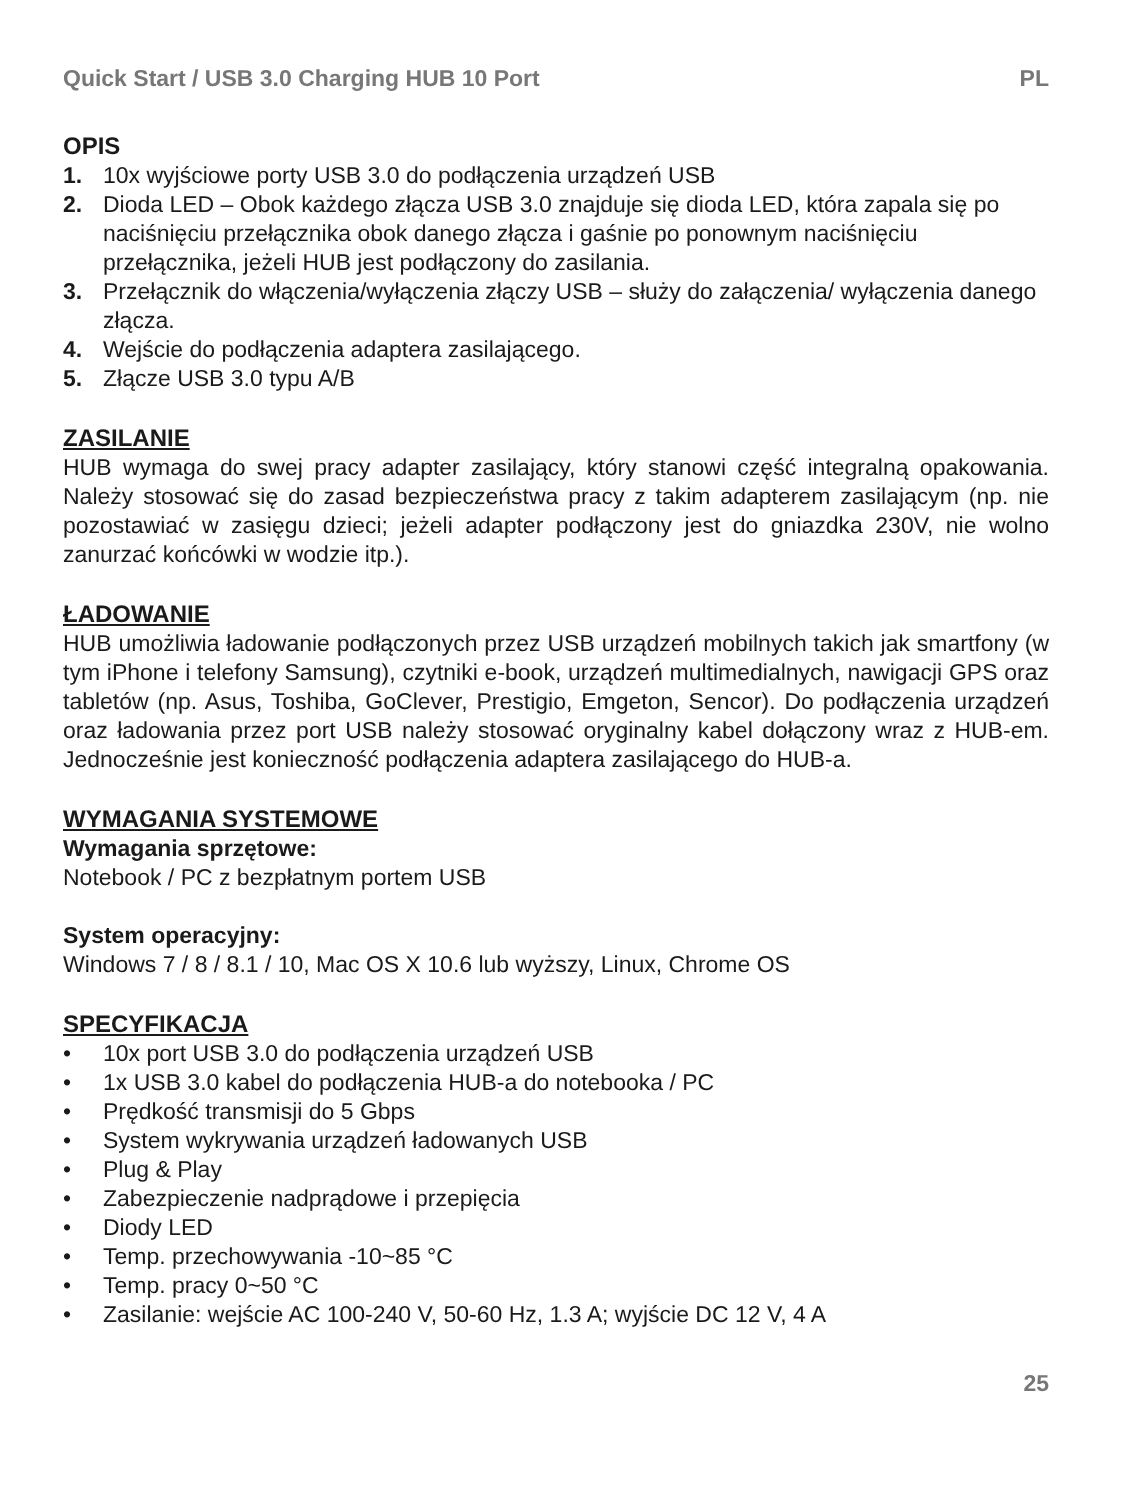Quick Start / USB 3.0 Charging HUB 10 Port PL
OPIS
1. 10x wyjściowe porty USB 3.0 do podłączenia urządzeń USB
2. Dioda LED – Obok każdego złącza USB 3.0 znajduje się dioda LED, która zapala się po naciśnięciu przełącznika obok danego złącza i gaśnie po ponownym naciśnięciu przełącznika, jeżeli HUB jest podłączony do zasilania.
3. Przełącznik do włączenia/wyłączenia złączy USB – służy do załączenia/ wyłączenia danego złącza.
4. Wejście do podłączenia adaptera zasilającego.
5. Złącze USB 3.0 typu A/B
ZASILANIE
HUB wymaga do swej pracy adapter zasilający, który stanowi część integralną opakowania. Należy stosować się do zasad bezpieczeństwa pracy z takim adapterem zasilającym (np. nie pozostawiać w zasięgu dzieci; jeżeli adapter podłączony jest do gniazdka 230V, nie wolno zanurzać końcówki w wodzie itp.).
ŁADOWANIE
HUB umożliwia ładowanie podłączonych przez USB urządzeń mobilnych takich jak smartfony (w tym iPhone i telefony Samsung), czytniki e-book, urządzeń multimedialnych, nawigacji GPS oraz tabletów (np. Asus, Toshiba, GoClever, Prestigio, Emgeton, Sencor). Do podłączenia urządzeń oraz ładowania przez port USB należy stosować oryginalny kabel dołączony wraz z HUB-em. Jednocześnie jest konieczność podłączenia adaptera zasilającego do HUB-a.
WYMAGANIA SYSTEMOWE
Wymagania sprzętowe:
Notebook / PC z bezpłatnym portem USB
System operacyjny:
Windows 7 / 8 / 8.1 / 10, Mac OS X 10.6 lub wyższy, Linux, Chrome OS
SPECYFIKACJA
• 10x port USB 3.0 do podłączenia urządzeń USB
• 1x USB 3.0 kabel do podłączenia HUB-a do notebooka / PC
• Prędkość transmisji do 5 Gbps
• System wykrywania urządzeń ładowanych USB
• Plug & Play
• Zabezpieczenie nadprądowe i przepięcia
• Diody LED
• Temp. przechowywania -10~85 °C
• Temp. pracy 0~50 °C
• Zasilanie: wejście AC 100-240 V, 50-60 Hz, 1.3 A; wyjście DC 12 V, 4 A
25